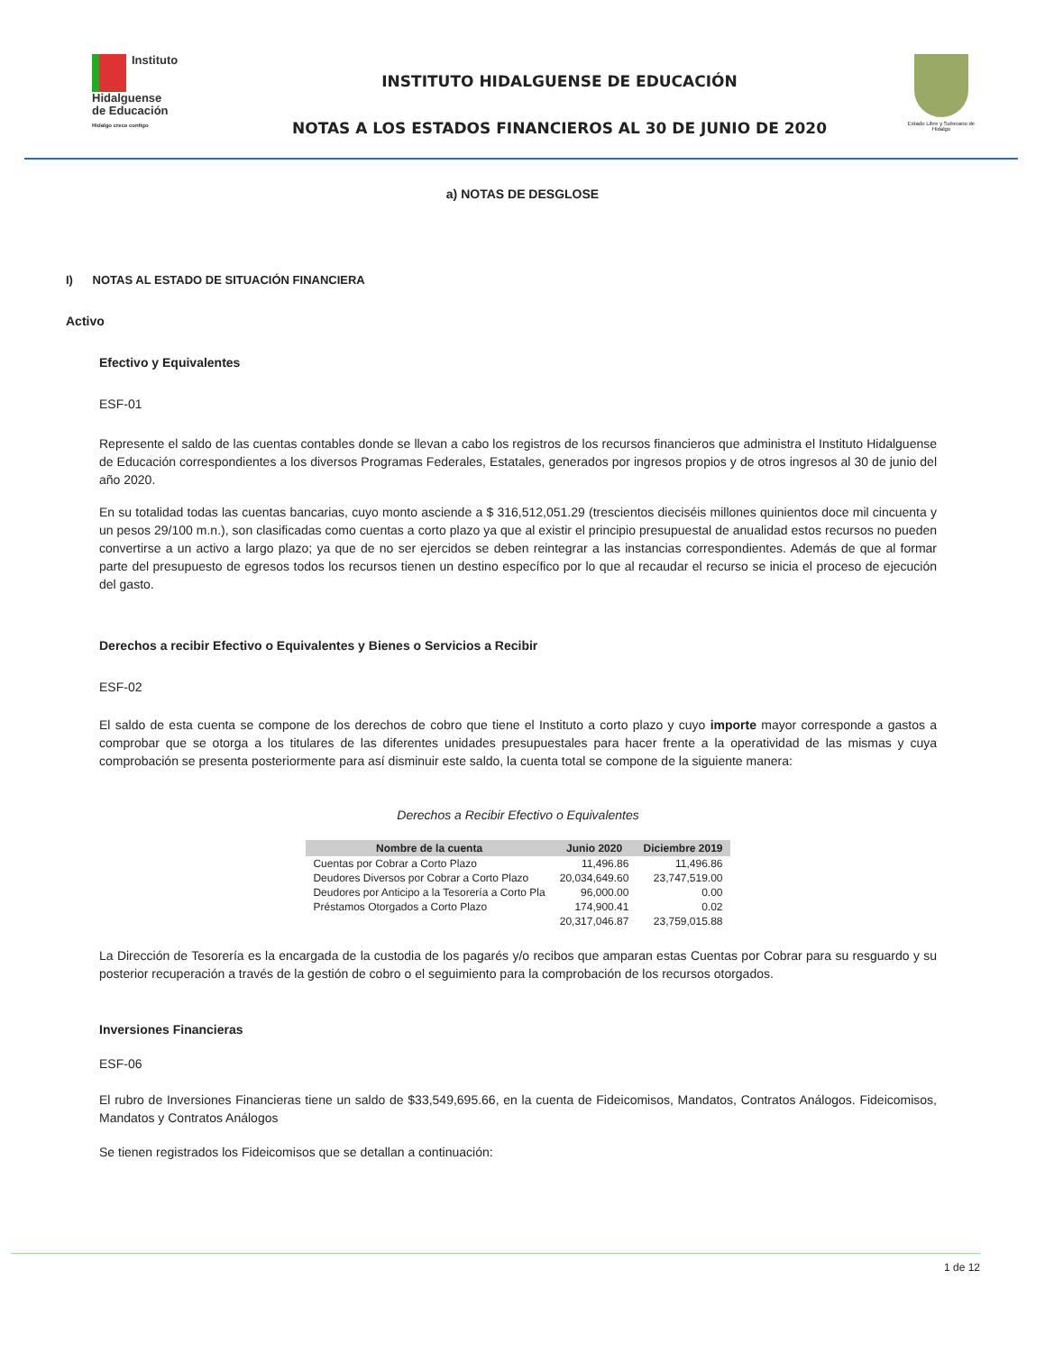Instituto
Hidalguense
de Educación
Hidalgo crece contigo
INSTITUTO HIDALGUENSE DE EDUCACIÓN
NOTAS A LOS ESTADOS FINANCIEROS AL 30 DE JUNIO DE 2020
Estado Libre y Soberano de Hidalgo
a) NOTAS DE DESGLOSE
I) NOTAS AL ESTADO DE SITUACIÓN FINANCIERA
Activo
Efectivo y Equivalentes
ESF-01
Represente el saldo de las cuentas contables donde se llevan a cabo los registros de los recursos financieros que administra el Instituto Hidalguense de Educación correspondientes a los diversos Programas Federales, Estatales, generados por ingresos propios y de otros ingresos al 30 de junio del año 2020.
En su totalidad todas las cuentas bancarias, cuyo monto asciende a $ 316,512,051.29 (trescientos dieciséis millones quinientos doce mil cincuenta y un pesos 29/100 m.n.), son clasificadas como cuentas a corto plazo ya que al existir el principio presupuestal de anualidad estos recursos no pueden convertirse a un activo a largo plazo; ya que de no ser ejercidos se deben reintegrar a las instancias correspondientes. Además de que al formar parte del presupuesto de egresos todos los recursos tienen un destino específico por lo que al recaudar el recurso se inicia el proceso de ejecución del gasto.
Derechos a recibir Efectivo o Equivalentes y Bienes o Servicios a Recibir
ESF-02
El saldo de esta cuenta se compone de los derechos de cobro que tiene el Instituto a corto plazo y cuyo importe mayor corresponde a gastos a comprobar que se otorga a los titulares de las diferentes unidades presupuestales para hacer frente a la operatividad de las mismas y cuya comprobación se presenta posteriormente para así disminuir este saldo, la cuenta total se compone de la siguiente manera:
Derechos a Recibir Efectivo o Equivalentes
| Nombre de la cuenta | Junio 2020 | Diciembre 2019 |
| --- | --- | --- |
| Cuentas por Cobrar a Corto Plazo | 11,496.86 | 11,496.86 |
| Deudores Diversos por Cobrar a Corto Plazo | 20,034,649.60 | 23,747,519.00 |
| Deudores por Anticipo a la Tesorería a Corto Pla | 96,000.00 | 0.00 |
| Préstamos Otorgados a Corto Plazo | 174,900.41 | 0.02 |
| | 20,317,046.87 | 23,759,015.88 |
La Dirección de Tesorería es la encargada de la custodia de los pagarés y/o recibos que amparan estas Cuentas por Cobrar para su resguardo y su posterior recuperación a través de la gestión de cobro o el seguimiento para la comprobación de los recursos otorgados.
Inversiones Financieras
ESF-06
El rubro de Inversiones Financieras tiene un saldo de $33,549,695.66, en la cuenta de Fideicomisos, Mandatos, Contratos Análogos. Fideicomisos, Mandatos y Contratos Análogos
Se tienen registrados los Fideicomisos que se detallan a continuación:
1 de 12